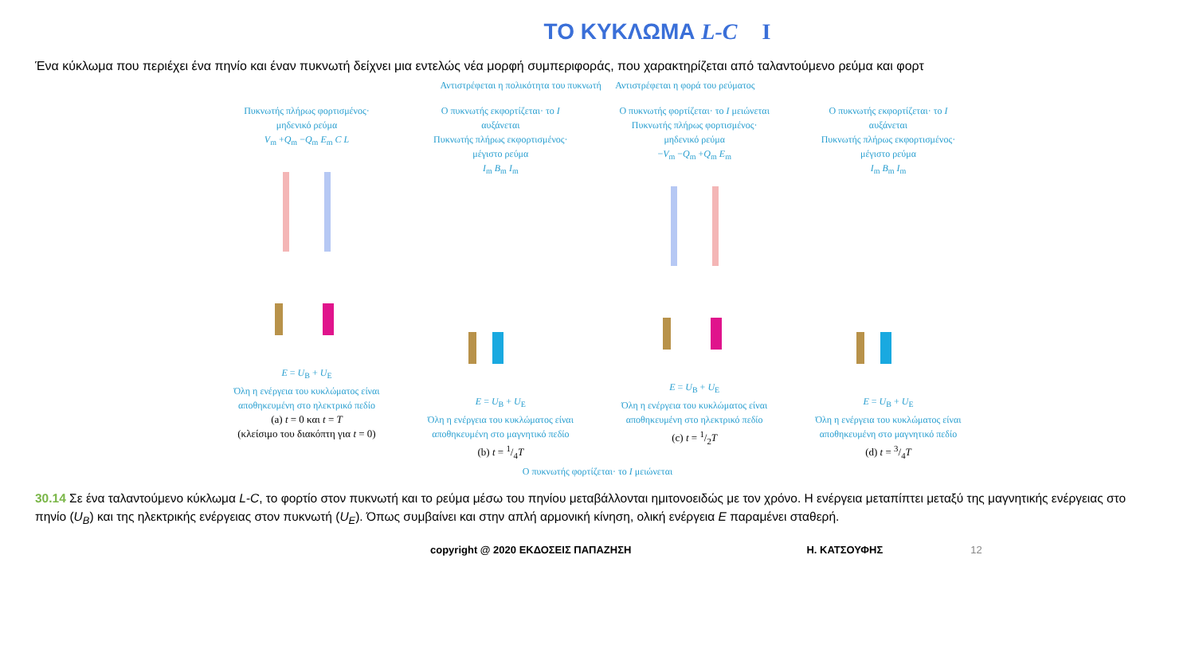ΤΟ ΚΥΚΛΩΜΑ L-C I
Ένα κύκλωμα που περιέχει ένα πηνίο και έναν πυκνωτή δείχνει μια εντελώς νέα μορφή συμπεριφοράς, που χαρακτηρίζεται από ταλαντούμενο ρεύμα και φορτ
Αντιστρέφεται η πολικότητα του πυκνωτή Αντιστρέφεται η φορά του ρεύματος
Πυκνωτής πλήρως φορτισμένος· μηδενικό ρεύμα
V<sub>m</sub> +Q<sub>m</sub> −Q<sub>m</sub> E<sub>m</sub> C L E = U<sub>B</sub> + U<sub>E</sub>
Όλη η ενέργεια του κυκλώματος είναι αποθηκευμένη στο ηλεκτρικό πεδίο
(a) t = 0 και t = T
(κλείσιμο του διακόπτη για t = 0)
Ο πυκνωτής εκφορτίζεται· το I αυξάνεται
Πυκνωτής πλήρως εκφορτισμένος· μέγιστο ρεύμα
I<sub>m</sub> B<sub>m</sub> I<sub>m</sub> E = U<sub>B</sub> + U<sub>E</sub>
Όλη η ενέργεια του κυκλώματος είναι αποθηκευμένη στο μαγνητικό πεδίο
(b) t = 1/4T
Ο πυκνωτής φορτίζεται· το I μειώνεται
Πυκνωτής πλήρως φορτισμένος· μηδενικό ρεύμα
−V<sub>m</sub> −Q<sub>m</sub> +Q<sub>m</sub> E<sub>m</sub> E = U<sub>B</sub> + U<sub>E</sub>
Όλη η ενέργεια του κυκλώματος είναι αποθηκευμένη στο ηλεκτρικό πεδίο
(c) t = 1/2T
Ο πυκνωτής εκφορτίζεται· το I αυξάνεται
Πυκνωτής πλήρως εκφορτισμένος· μέγιστο ρεύμα
I<sub>m</sub> B<sub>m</sub> I<sub>m</sub> E = U<sub>B</sub> + U<sub>E</sub>
Όλη η ενέργεια του κυκλώματος είναι αποθηκευμένη στο μαγνητικό πεδίο
(d) t = 3/4T
Ο πυκνωτής φορτίζεται· το I μειώνεται
30.14 Σε ένα ταλαντούμενο κύκλωμα L-C, το φορτίο στον πυκνωτή και το ρεύμα μέσω του πηνίου μεταβάλλονται ημιτονοειδώς με τον χρόνο. Η ενέργεια μεταπίπτει μεταξύ της μαγνητικής ενέργειας στο πηνίο (U<sub>B</sub>) και της ηλεκτρικής ενέργειας στον πυκνωτή (U<sub>E</sub>). Όπως συμβαίνει και στην απλή αρμονική κίνηση, ολική ενέργεια E παραμένει σταθερή.
copyright @ 2020 ΕΚΔΟΣΕΙΣ ΠΑΠΑΖΗΣΗ Η. ΚΑΤΣΟΥΦΗΣ 12